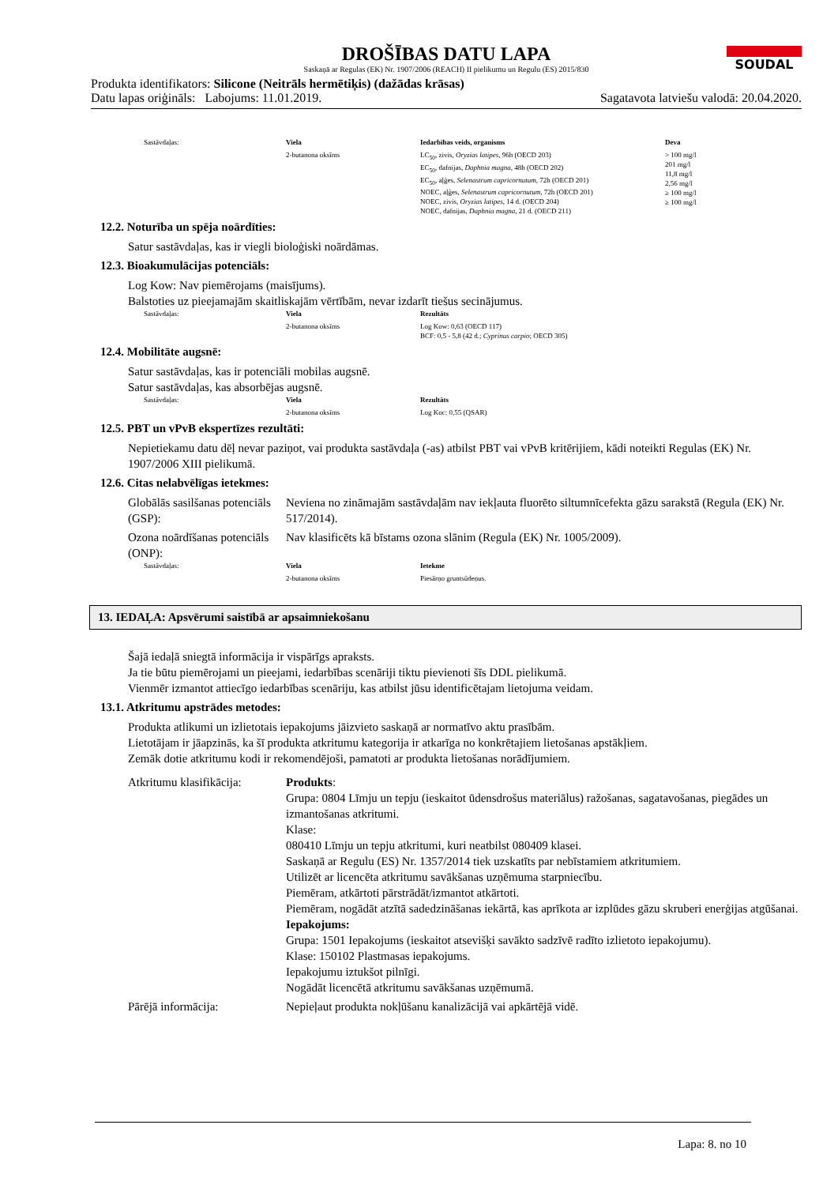DROŠĪBAS DATU LAPA
Saskaņā ar Regulas (EK) Nr. 1907/2006 (REACH) II pielikumu un Regulu (ES) 2015/830
SOUDAL
Produkta identifikators: Silicone (Neitrāls hermētiķis) (dažādas krāsas)
Datu lapas oriģināls: Labojums: 11.01.2019. Sagatavota latviešu valodā: 20.04.2020.
| Sastāvdaļas: | Viela | Iedarbības veids, organisms | Deva |
| | 2-butanona oksīms | LC<sub>50</sub>, zivis, Oryzias latipes , 96h (OECD 203) EC<sub>50</sub>, dafnijas, Daphnia magna , 48h (OECD 202) EC<sub>50</sub>, aļģes, Selenastrum capricornutum , 72h (OECD 201) NOEC, aļģes, Selenastrum capricornutum , 72h (OECD 201) NOEC, zivis, Oryzias latipes , 14 d. (OECD 204) NOEC, dafnijas, Daphnia magna , 21 d. (OECD 211) | > 100 mg/l 201 mg/l 11,8 mg/l 2,56 mg/l ≥ 100 mg/l ≥ 100 mg/l |
12.2. Noturība un spēja noārdīties:
Satur sastāvdaļas, kas ir viegli bioloģiski noārdāmas.
12.3. Bioakumulācijas potenciāls:
Log Kow: Nav piemērojams (maisījums).
Balstoties uz pieejamajām skaitliskajām vērtībām, nevar izdarīt tiešus secinājumus.
| Sastāvdaļas: | Viela | Rezultāts |
| | 2-butanona oksīms | Log Kow: 0,63 (OECD 117) BCF: 0,5 - 5,8 (42 d.; Cyprinus carpio ; OECD 305) |
12.4. Mobilitāte augsnē:
Satur sastāvdaļas, kas ir potenciāli mobilas augsnē.
Satur sastāvdaļas, kas absorbējas augsnē.
| Sastāvdaļas: | Viela | Rezultāts |
| | 2-butanona oksīms | Log Koc: 0,55 (QSAR) |
12.5. PBT un vPvB ekspertīzes rezultāti:
Nepietiekamu datu dēļ nevar paziņot, vai produkta sastāvdaļa (-as) atbilst PBT vai vPvB kritērijiem, kādi noteikti Regulas (EK) Nr. 1907/2006 XIII pielikumā.
12.6. Citas nelabvēlīgas ietekmes:
Globālās sasilšanas potenciāls (GSP):
Neviena no zināmajām sastāvdaļām nav iekļauta fluorēto siltumnīcefekta gāzu sarakstā (Regula (EK) Nr. 517/2014).
Ozona noārdīšanas potenciāls (ONP):
Nav klasificēts kā bīstams ozona slānim (Regula (EK) Nr. 1005/2009).
| Sastāvdaļas: | Viela | Ietekme |
| | 2-butanona oksīms | Piesārņo gruntsūdeņus. |
13. IEDAĻA: Apsvērumi saistībā ar apsaimniekošanu
Šajā iedaļā sniegtā informācija ir vispārīgs apraksts.
Ja tie būtu piemērojami un pieejami, iedarbības scenāriji tiktu pievienoti šīs DDL pielikumā.
Vienmēr izmantot attiecīgo iedarbības scenāriju, kas atbilst jūsu identificētajam lietojuma veidam.
13.1. Atkritumu apstrādes metodes:
Produkta atlikumi un izlietotais iepakojums jāizvieto saskaņā ar normatīvo aktu prasībām.
Lietotājam ir jāapzinās, ka šī produkta atkritumu kategorija ir atkarīga no konkrētajiem lietošanas apstākļiem.
Zemāk dotie atkritumu kodi ir rekomendējoši, pamatoti ar produkta lietošanas norādījumiem.
Atkritumu klasifikācija:
Produkts:
Grupa: 0804 Līmju un tepju (ieskaitot ūdensdrošus materiālus) ražošanas, sagatavošanas, piegādes un izmantošanas atkritumi.
Klase:
080410 Līmju un tepju atkritumi, kuri neatbilst 080409 klasei.
Saskaņā ar Regulu (ES) Nr. 1357/2014 tiek uzskatīts par nebīstamiem atkritumiem.
Utilizēt ar licencēta atkritumu savākšanas uzņēmuma starpniecību.
Piemēram, atkārtoti pārstrādāt/izmantot atkārtoti.
Piemēram, nogādāt atzītā sadedzināšanas iekārtā, kas aprīkota ar izplūdes gāzu skruberi enerģijas atgūšanai.
Iepakojums:
Grupa: 1501 Iepakojums (ieskaitot atsevišķi savākto sadzīvē radīto izlietoto iepakojumu).
Klase: 150102 Plastmasas iepakojums.
Iepakojumu iztukšot pilnīgi.
Nogādāt licencētā atkritumu savākšanas uzņēmumā.
Pārējā informācija:
Nepieļaut produkta nokļūšanu kanalizācijā vai apkārtējā vidē.
Lapa: 8. no 10